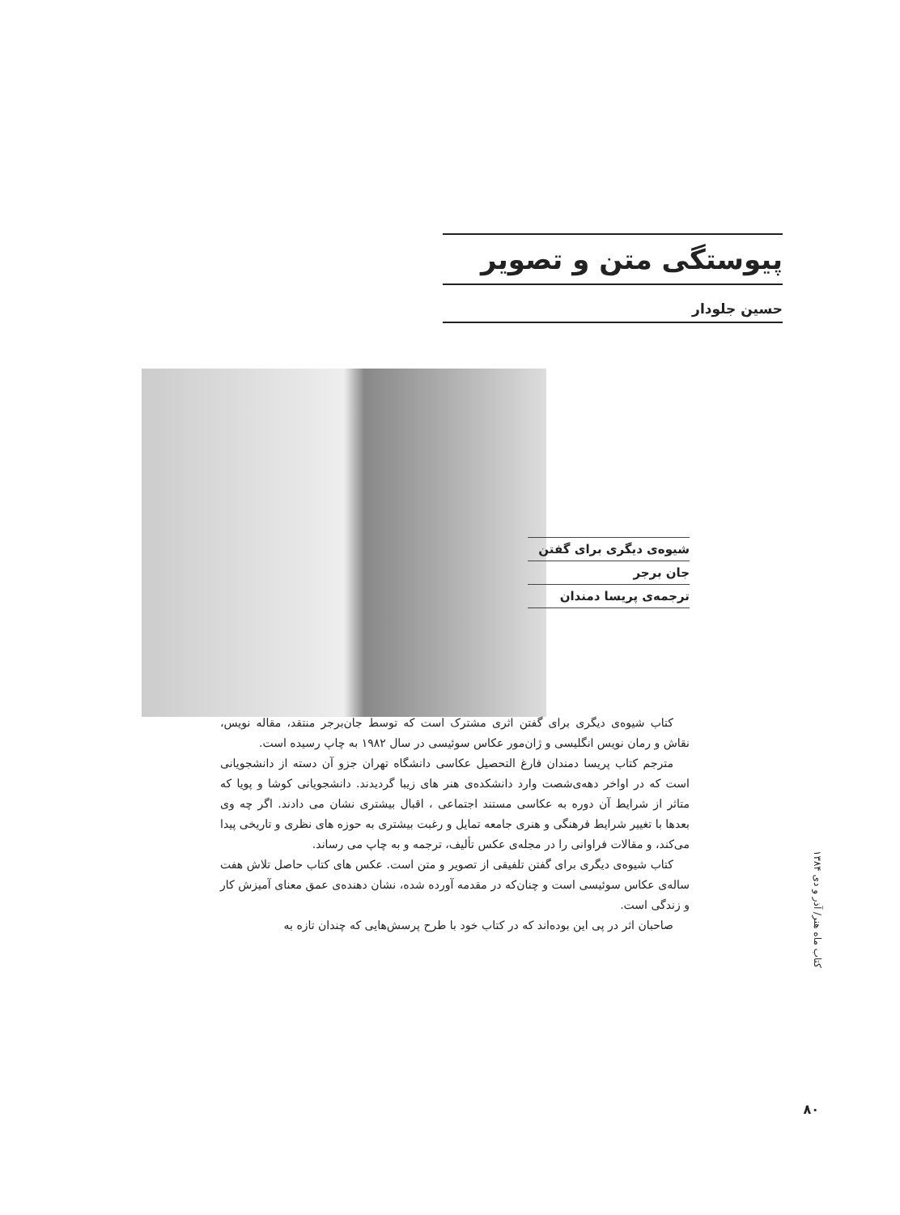پیوستگی متن و تصویر
حسین جلودار
شیوه‌ی دیگری برای گفتن
جان برجر
ترجمه‌ی پریسا دمندان
کتاب شیوه‌ی دیگری برای گفتن اثری مشترک است که توسط جان‌برجر منتقد، مقاله نویس، نقاش و رمان نویس انگلیسی و ژان‌مور عکاس سوئیسی در سال ۱۹۸۲ به چاپ رسیده است.
مترجم کتاب پریسا دمندان فارغ التحصیل عکاسی دانشگاه تهران جزو آن دسته از دانشجویانی است که در اواخر دهه‌ی‌شصت وارد دانشکده‌ی هنر های زیبا گردیدند. دانشجویانی کوشا و پویا که متاثر از شرایط آن دوره به عکاسی مستند اجتماعی ، اقبال بیشتری نشان می دادند. اگر چه وی بعدها با تغییر شرایط فرهنگی و هنری جامعه تمایل و رغبت بیشتری به حوزه های نظری و تاریخی پیدا می‌کند، و مقالات فراوانی را در مجله‌ی عکس تألیف، ترجمه و به چاپ می رساند.
کتاب شیوه‌ی دیگری برای گفتن تلفیقی از تصویر و متن است. عکس های کتاب حاصل تلاش هفت ساله‌ی عکاس سوئیسی است و چنان‌که در مقدمه آورده شده، نشان دهنده‌ی عمق معنای آمیزش کار و زندگی است.
صاحبان اثر در پی این بوده‌اند که در کتاب خود با طرح پرسش‌هایی که چندان تازه به
کتاب ماه هنر/ آذر و دی ۱۳۸۴
۸۰